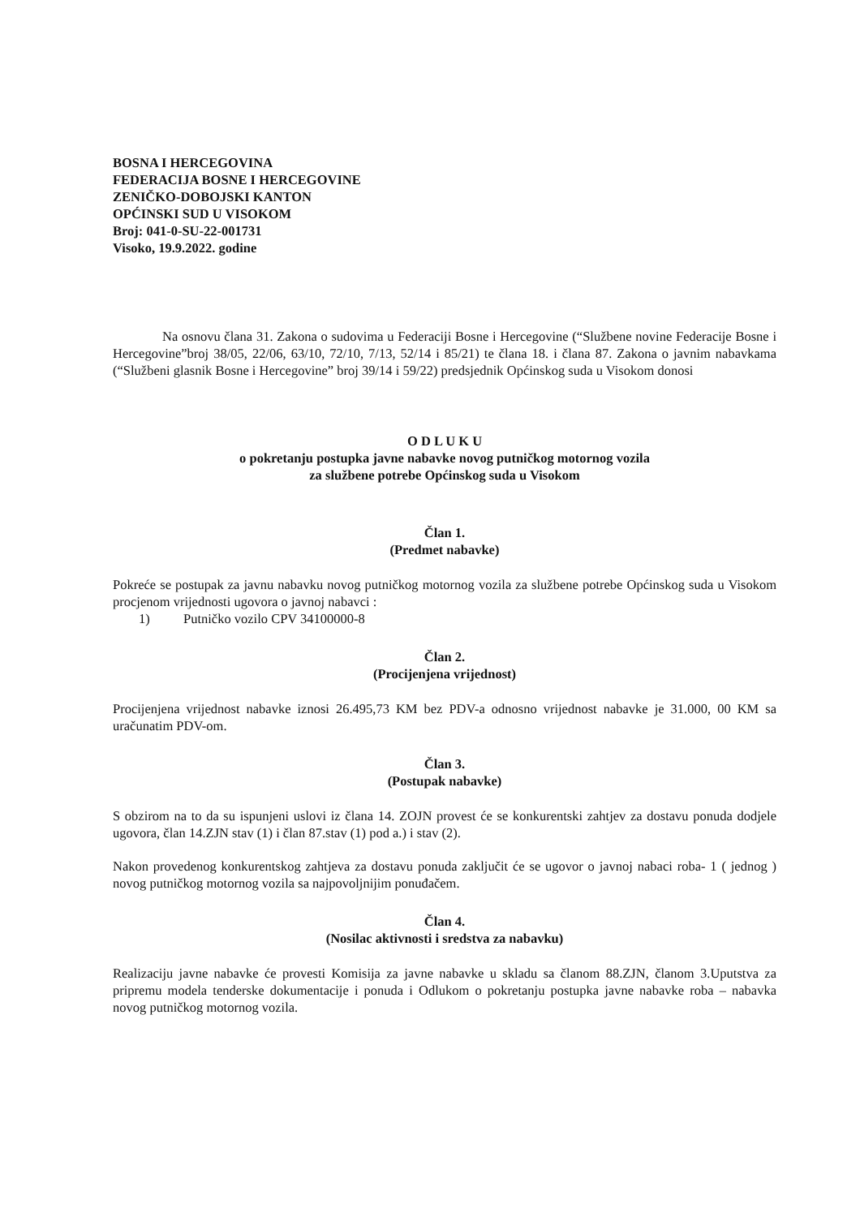BOSNA I HERCEGOVINA
FEDERACIJA BOSNE I HERCEGOVINE
ZENIČKO-DOBOJSKI KANTON
OPĆINSKI SUD U VISOKOM
Broj: 041-0-SU-22-001731
Visoko, 19.9.2022. godine
Na osnovu člana 31. Zakona o sudovima u Federaciji Bosne i Hercegovine (“Službene novine Federacije Bosne i Hercegovine”broj 38/05, 22/06, 63/10, 72/10, 7/13, 52/14 i 85/21) te člana 18. i člana 87. Zakona o javnim nabavkama (“Službeni glasnik Bosne i Hercegovine” broj 39/14 i 59/22) predsjednik Općinskog suda u Visokom donosi
O D L U K U
o pokretanju postupka javne nabavke novog putničkog motornog vozila
za službene potrebe Općinskog suda u Visokom
Član 1.
(Predmet nabavke)
Pokreće se postupak za javnu nabavku novog putničkog motornog vozila za službene potrebe Općinskog suda u Visokom procjenom vrijednosti ugovora o javnoj nabavci :
1) Putničko vozilo CPV 34100000-8
Član 2.
(Procijenjena vrijednost)
Procijenjena vrijednost nabavke iznosi 26.495,73 KM bez PDV-a odnosno vrijednost nabavke je 31.000, 00 KM sa uračunatim PDV-om.
Član 3.
(Postupak nabavke)
S obzirom na to da su ispunjeni uslovi iz člana 14. ZOJN provest će se konkurentski zahtjev za dostavu ponuda dodjele ugovora, član 14.ZJN stav (1) i član 87.stav (1) pod a.) i stav (2).
Nakon provedenog konkurentskog zahtjeva za dostavu ponuda zaključit će se ugovor o javnoj nabaci roba- 1 ( jednog ) novog putničkog motornog vozila sa najpovoljnijim ponuđačem.
Član 4.
(Nosilac aktivnosti i sredstva za nabavku)
Realizaciju javne nabavke će provesti Komisija za javne nabavke u skladu sa članom 88.ZJN, članom 3.Uputstva za pripremu modela tenderske dokumentacije i ponuda i Odlukom o pokretanju postupka javne nabavke roba – nabavka novog putničkog motornog vozila.